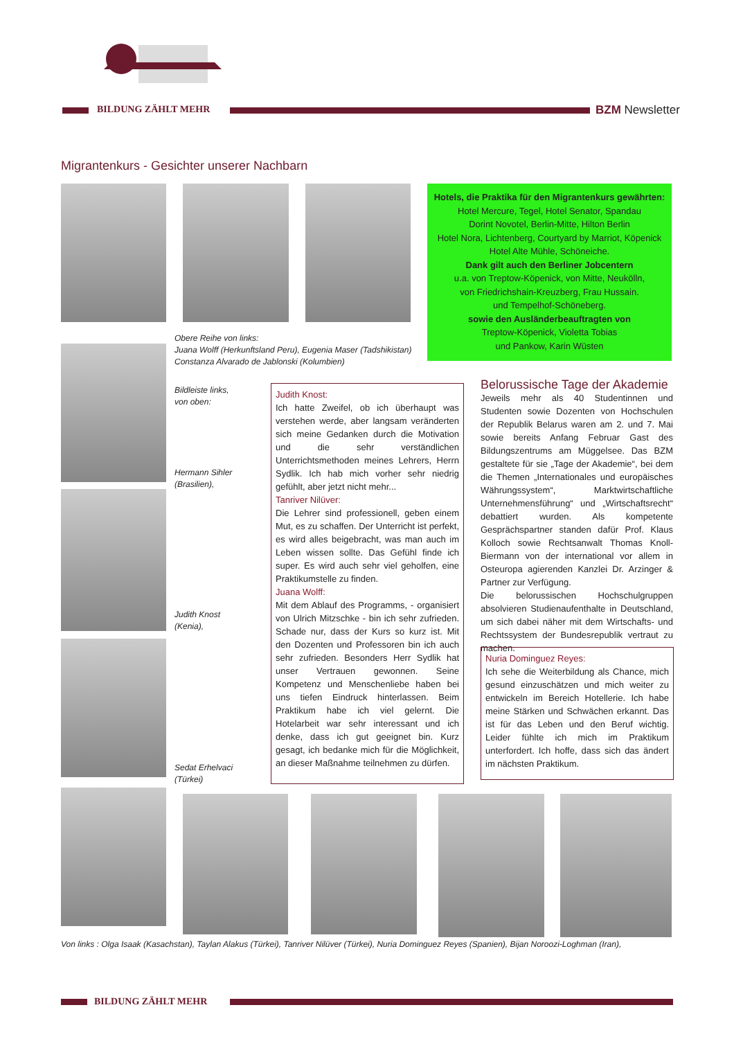BILDUNG ZÄHLT MEHR BZM Newsletter
Migrantenkurs - Gesichter unserer Nachbarn
Hotels, die Praktika für den Migrantenkurs gewährten:
Hotel Mercure, Tegel, Hotel Senator, Spandau
Dorint Novotel, Berlin-Mitte, Hilton Berlin
Hotel Nora, Lichtenberg, Courtyard by Marriot, Köpenick
Hotel Alte Mühle, Schöneiche.
Dank gilt auch den Berliner Jobcentern
u.a. von Treptow-Köpenick, von Mitte, Neukölln,
von Friedrichshain-Kreuzberg, Frau Hussain.
und Tempelhof-Schöneberg.
sowie den Ausländerbeauftragten von
Treptow-Köpenick, Violetta Tobias
und Pankow, Karin Wüsten
Obere Reihe von links:
Juana Wolff (Herkunftsland Peru), Eugenia Maser (Tadshikistan)
Constanza Alvarado de Jablonski (Kolumbien)
Bildleiste links,
von oben:
Hermann Sihler
(Brasilien),
Judith Knost
(Kenia),
Sedat Erhelvaci
(Türkei)
Judith Knost:
Ich hatte Zweifel, ob ich überhaupt was verstehen werde, aber langsam veränderten sich meine Gedanken durch die Motivation und die sehr verständlichen Unterrichtsmethoden meines Lehrers, Herrn Sydlik. Ich hab mich vorher sehr niedrig gefühlt, aber jetzt nicht mehr...
Tanriver Nilüver:
Die Lehrer sind professionell, geben einem Mut, es zu schaffen. Der Unterricht ist perfekt, es wird alles beigebracht, was man auch im Leben wissen sollte. Das Gefühl finde ich super. Es wird auch sehr viel geholfen, eine Praktikumstelle zu finden.
Juana Wolff:
Mit dem Ablauf des Programms, - organisiert von Ulrich Mitzschke - bin ich sehr zufrieden. Schade nur, dass der Kurs so kurz ist. Mit den Dozenten und Professoren bin ich auch sehr zufrieden. Besonders Herr Sydlik hat unser Vertrauen gewonnen. Seine Kompetenz und Menschenliebe haben bei uns tiefen Eindruck hinterlassen. Beim Praktikum habe ich viel gelernt. Die Hotelarbeit war sehr interessant und ich denke, dass ich gut geeignet bin. Kurz gesagt, ich bedanke mich für die Möglichkeit, an dieser Maßnahme teilnehmen zu dürfen.
Belorussische Tage der Akademie
Jeweils mehr als 40 Studentinnen und Studenten sowie Dozenten von Hochschulen der Republik Belarus waren am 2. und 7. Mai sowie bereits Anfang Februar Gast des Bildungszentrums am Müggelsee. Das BZM gestaltete für sie „Tage der Akademie“, bei dem die Themen „Internationales und europäisches Währungssystem“, Marktwirtschaftliche Unternehmensführung“ und „Wirtschaftsrecht“ debattiert wurden. Als kompetente Gesprächspartner standen dafür Prof. Klaus Kolloch sowie Rechtsanwalt Thomas Knoll-Biermann von der international vor allem in Osteuropa agierenden Kanzlei Dr. Arzinger & Partner zur Verfügung.
Die belorussischen Hochschulgruppen absolvieren Studienaufenthalte in Deutschland, um sich dabei näher mit dem Wirtschafts- und Rechtssystem der Bundesrepublik vertraut zu machen.
Nuria Dominguez Reyes:
Ich sehe die Weiterbildung als Chance, mich gesund einzuschätzen und mich weiter zu entwickeln im Bereich Hotellerie. Ich habe meine Stärken und Schwächen erkannt. Das ist für das Leben und den Beruf wichtig. Leider fühlte ich mich im Praktikum unterfordert. Ich hoffe, dass sich das ändert im nächsten Praktikum.
Von links : Olga Isaak (Kasachstan), Taylan Alakus (Türkei), Tanriver Nilüver (Türkei), Nuria Dominguez Reyes (Spanien), Bijan Noroozi-Loghman (Iran),
BILDUNG ZÄHLT MEHR